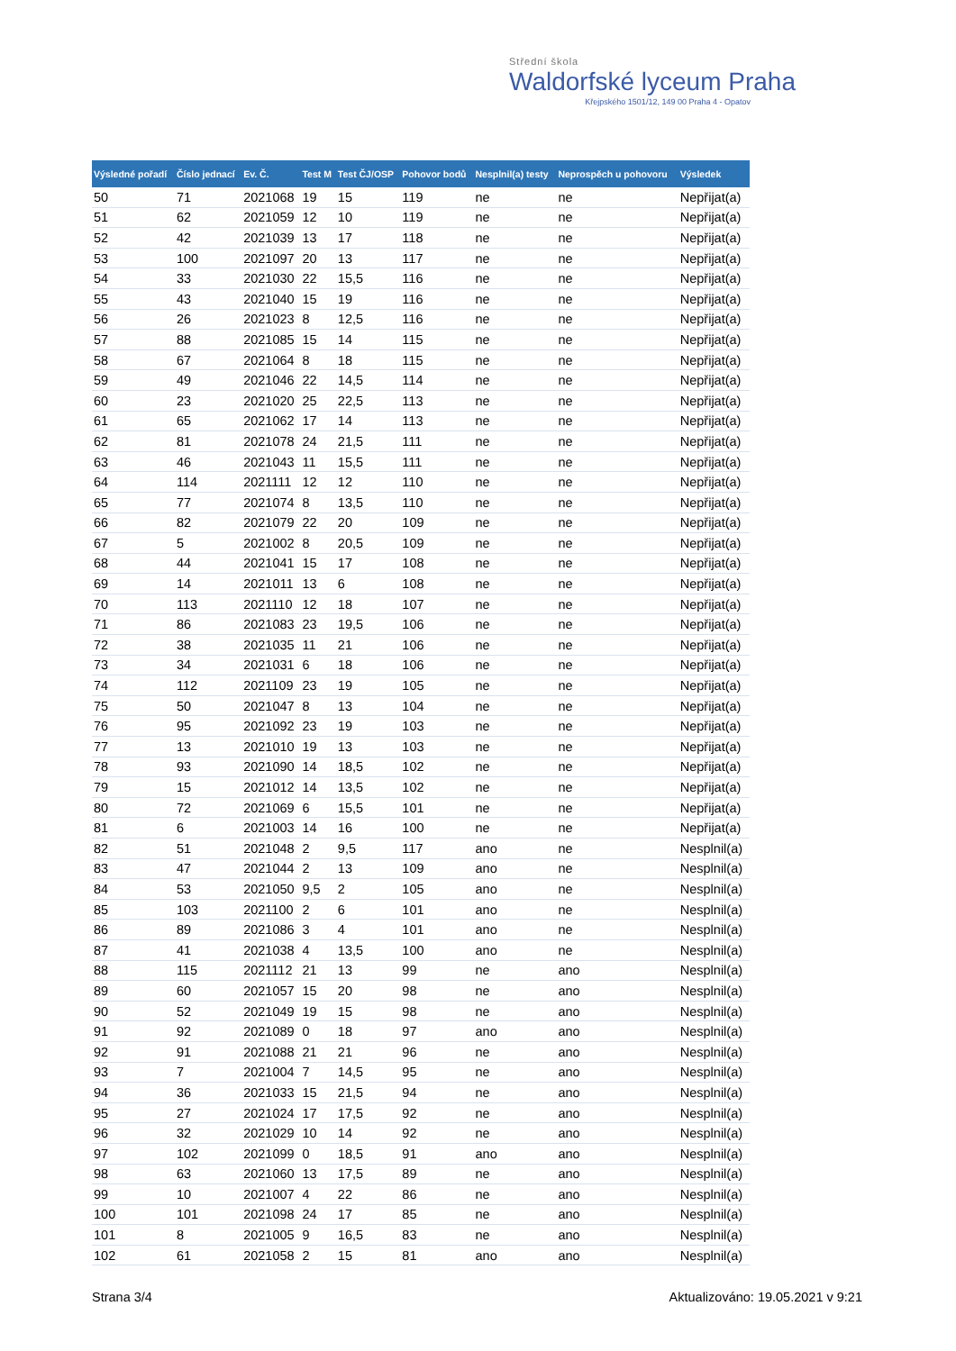Střední škola
Waldorfské lyceum Praha
Křejpského 1501/12, 149 00 Praha 4 - Opatov
| Výsledné pořadí | Číslo jednací | Ev. Č. | Test M | Test ČJ/OSP | Pohovor bodů | Nesplnil(a) testy | Neprospěch u pohovoru | Výsledek |
| --- | --- | --- | --- | --- | --- | --- | --- | --- |
| 50 | 71 | 2021068 | 19 | 15 | 119 | ne | ne | Nepřijat(a) |
| 51 | 62 | 2021059 | 12 | 10 | 119 | ne | ne | Nepřijat(a) |
| 52 | 42 | 2021039 | 13 | 17 | 118 | ne | ne | Nepřijat(a) |
| 53 | 100 | 2021097 | 20 | 13 | 117 | ne | ne | Nepřijat(a) |
| 54 | 33 | 2021030 | 22 | 15,5 | 116 | ne | ne | Nepřijat(a) |
| 55 | 43 | 2021040 | 15 | 19 | 116 | ne | ne | Nepřijat(a) |
| 56 | 26 | 2021023 | 8 | 12,5 | 116 | ne | ne | Nepřijat(a) |
| 57 | 88 | 2021085 | 15 | 14 | 115 | ne | ne | Nepřijat(a) |
| 58 | 67 | 2021064 | 8 | 18 | 115 | ne | ne | Nepřijat(a) |
| 59 | 49 | 2021046 | 22 | 14,5 | 114 | ne | ne | Nepřijat(a) |
| 60 | 23 | 2021020 | 25 | 22,5 | 113 | ne | ne | Nepřijat(a) |
| 61 | 65 | 2021062 | 17 | 14 | 113 | ne | ne | Nepřijat(a) |
| 62 | 81 | 2021078 | 24 | 21,5 | 111 | ne | ne | Nepřijat(a) |
| 63 | 46 | 2021043 | 11 | 15,5 | 111 | ne | ne | Nepřijat(a) |
| 64 | 114 | 2021111 | 12 | 12 | 110 | ne | ne | Nepřijat(a) |
| 65 | 77 | 2021074 | 8 | 13,5 | 110 | ne | ne | Nepřijat(a) |
| 66 | 82 | 2021079 | 22 | 20 | 109 | ne | ne | Nepřijat(a) |
| 67 | 5 | 2021002 | 8 | 20,5 | 109 | ne | ne | Nepřijat(a) |
| 68 | 44 | 2021041 | 15 | 17 | 108 | ne | ne | Nepřijat(a) |
| 69 | 14 | 2021011 | 13 | 6 | 108 | ne | ne | Nepřijat(a) |
| 70 | 113 | 2021110 | 12 | 18 | 107 | ne | ne | Nepřijat(a) |
| 71 | 86 | 2021083 | 23 | 19,5 | 106 | ne | ne | Nepřijat(a) |
| 72 | 38 | 2021035 | 11 | 21 | 106 | ne | ne | Nepřijat(a) |
| 73 | 34 | 2021031 | 6 | 18 | 106 | ne | ne | Nepřijat(a) |
| 74 | 112 | 2021109 | 23 | 19 | 105 | ne | ne | Nepřijat(a) |
| 75 | 50 | 2021047 | 8 | 13 | 104 | ne | ne | Nepřijat(a) |
| 76 | 95 | 2021092 | 23 | 19 | 103 | ne | ne | Nepřijat(a) |
| 77 | 13 | 2021010 | 19 | 13 | 103 | ne | ne | Nepřijat(a) |
| 78 | 93 | 2021090 | 14 | 18,5 | 102 | ne | ne | Nepřijat(a) |
| 79 | 15 | 2021012 | 14 | 13,5 | 102 | ne | ne | Nepřijat(a) |
| 80 | 72 | 2021069 | 6 | 15,5 | 101 | ne | ne | Nepřijat(a) |
| 81 | 6 | 2021003 | 14 | 16 | 100 | ne | ne | Nepřijat(a) |
| 82 | 51 | 2021048 | 2 | 9,5 | 117 | ano | ne | Nesplnil(a) |
| 83 | 47 | 2021044 | 2 | 13 | 109 | ano | ne | Nesplnil(a) |
| 84 | 53 | 2021050 | 9,5 | 2 | 105 | ano | ne | Nesplnil(a) |
| 85 | 103 | 2021100 | 2 | 6 | 101 | ano | ne | Nesplnil(a) |
| 86 | 89 | 2021086 | 3 | 4 | 101 | ano | ne | Nesplnil(a) |
| 87 | 41 | 2021038 | 4 | 13,5 | 100 | ano | ne | Nesplnil(a) |
| 88 | 115 | 2021112 | 21 | 13 | 99 | ne | ano | Nesplnil(a) |
| 89 | 60 | 2021057 | 15 | 20 | 98 | ne | ano | Nesplnil(a) |
| 90 | 52 | 2021049 | 19 | 15 | 98 | ne | ano | Nesplnil(a) |
| 91 | 92 | 2021089 | 0 | 18 | 97 | ano | ano | Nesplnil(a) |
| 92 | 91 | 2021088 | 21 | 21 | 96 | ne | ano | Nesplnil(a) |
| 93 | 7 | 2021004 | 7 | 14,5 | 95 | ne | ano | Nesplnil(a) |
| 94 | 36 | 2021033 | 15 | 21,5 | 94 | ne | ano | Nesplnil(a) |
| 95 | 27 | 2021024 | 17 | 17,5 | 92 | ne | ano | Nesplnil(a) |
| 96 | 32 | 2021029 | 10 | 14 | 92 | ne | ano | Nesplnil(a) |
| 97 | 102 | 2021099 | 0 | 18,5 | 91 | ano | ano | Nesplnil(a) |
| 98 | 63 | 2021060 | 13 | 17,5 | 89 | ne | ano | Nesplnil(a) |
| 99 | 10 | 2021007 | 4 | 22 | 86 | ne | ano | Nesplnil(a) |
| 100 | 101 | 2021098 | 24 | 17 | 85 | ne | ano | Nesplnil(a) |
| 101 | 8 | 2021005 | 9 | 16,5 | 83 | ne | ano | Nesplnil(a) |
| 102 | 61 | 2021058 | 2 | 15 | 81 | ano | ano | Nesplnil(a) |
Strana 3/4 Aktualizováno: 19.05.2021 v 9:21